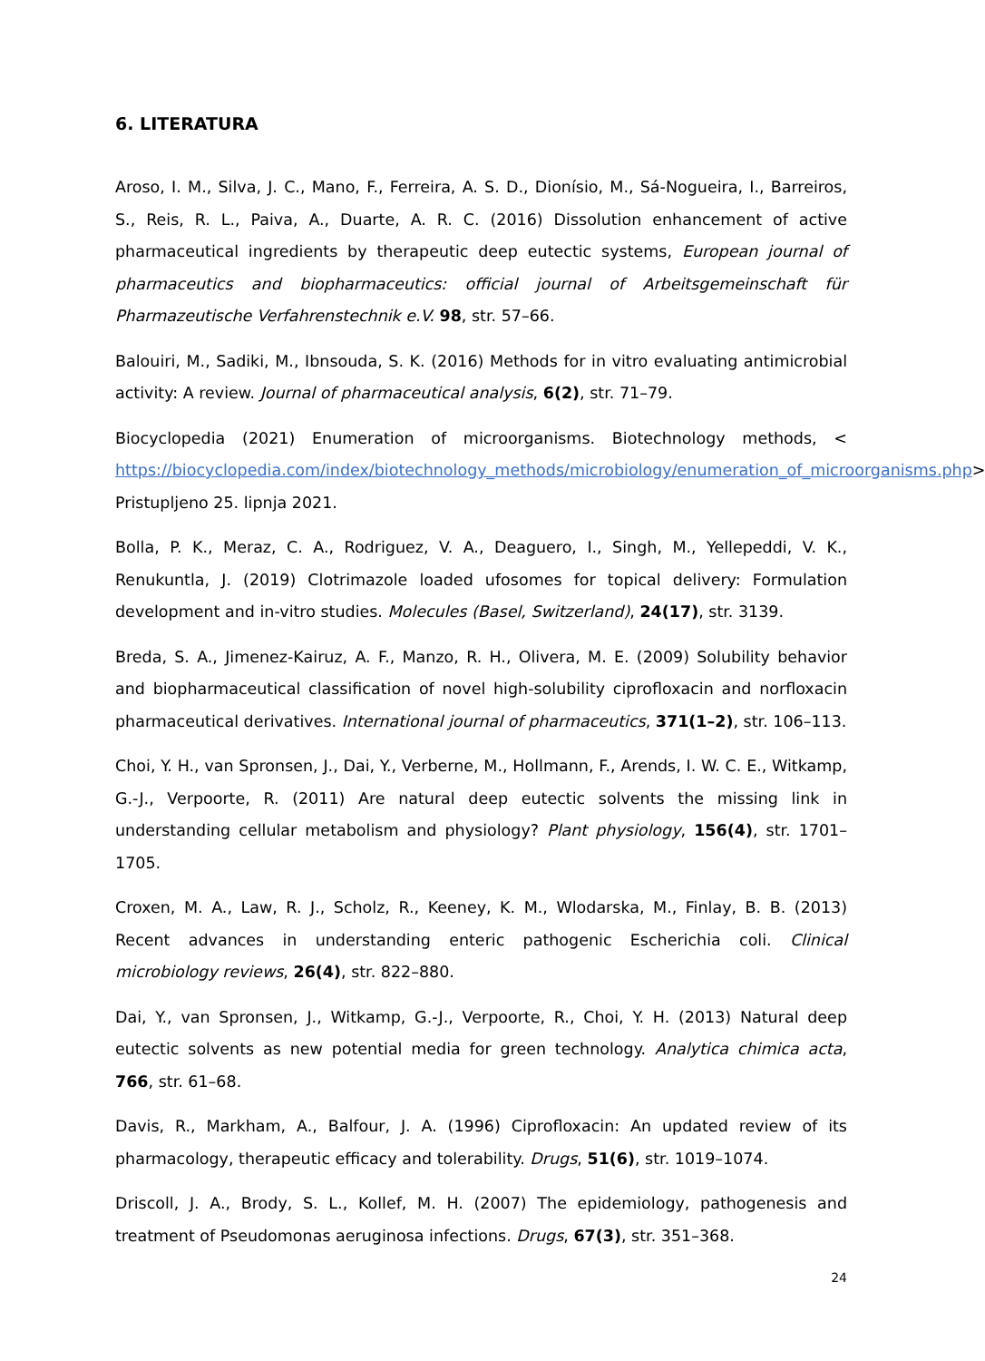6. LITERATURA
Aroso, I. M., Silva, J. C., Mano, F., Ferreira, A. S. D., Dionísio, M., Sá-Nogueira, I., Barreiros, S., Reis, R. L., Paiva, A., Duarte, A. R. C. (2016) Dissolution enhancement of active pharmaceutical ingredients by therapeutic deep eutectic systems, European journal of pharmaceutics and biopharmaceutics: official journal of Arbeitsgemeinschaft für Pharmazeutische Verfahrenstechnik e.V. 98, str. 57–66.
Balouiri, M., Sadiki, M., Ibnsouda, S. K. (2016) Methods for in vitro evaluating antimicrobial activity: A review. Journal of pharmaceutical analysis, 6(2), str. 71–79.
Biocyclopedia (2021) Enumeration of microorganisms. Biotechnology methods, < https://biocyclopedia.com/index/biotechnology_methods/microbiology/enumeration_of_microorganisms.php> Pristupljeno 25. lipnja 2021.
Bolla, P. K., Meraz, C. A., Rodriguez, V. A., Deaguero, I., Singh, M., Yellepeddi, V. K., Renukuntla, J. (2019) Clotrimazole loaded ufosomes for topical delivery: Formulation development and in-vitro studies. Molecules (Basel, Switzerland), 24(17), str. 3139.
Breda, S. A., Jimenez-Kairuz, A. F., Manzo, R. H., Olivera, M. E. (2009) Solubility behavior and biopharmaceutical classification of novel high-solubility ciprofloxacin and norfloxacin pharmaceutical derivatives. International journal of pharmaceutics, 371(1–2), str. 106–113.
Choi, Y. H., van Spronsen, J., Dai, Y., Verberne, M., Hollmann, F., Arends, I. W. C. E., Witkamp, G.-J., Verpoorte, R. (2011) Are natural deep eutectic solvents the missing link in understanding cellular metabolism and physiology? Plant physiology, 156(4), str. 1701–1705.
Croxen, M. A., Law, R. J., Scholz, R., Keeney, K. M., Wlodarska, M., Finlay, B. B. (2013) Recent advances in understanding enteric pathogenic Escherichia coli. Clinical microbiology reviews, 26(4), str. 822–880.
Dai, Y., van Spronsen, J., Witkamp, G.-J., Verpoorte, R., Choi, Y. H. (2013) Natural deep eutectic solvents as new potential media for green technology. Analytica chimica acta, 766, str. 61–68.
Davis, R., Markham, A., Balfour, J. A. (1996) Ciprofloxacin: An updated review of its pharmacology, therapeutic efficacy and tolerability. Drugs, 51(6), str. 1019–1074.
Driscoll, J. A., Brody, S. L., Kollef, M. H. (2007) The epidemiology, pathogenesis and treatment of Pseudomonas aeruginosa infections. Drugs, 67(3), str. 351–368.
24